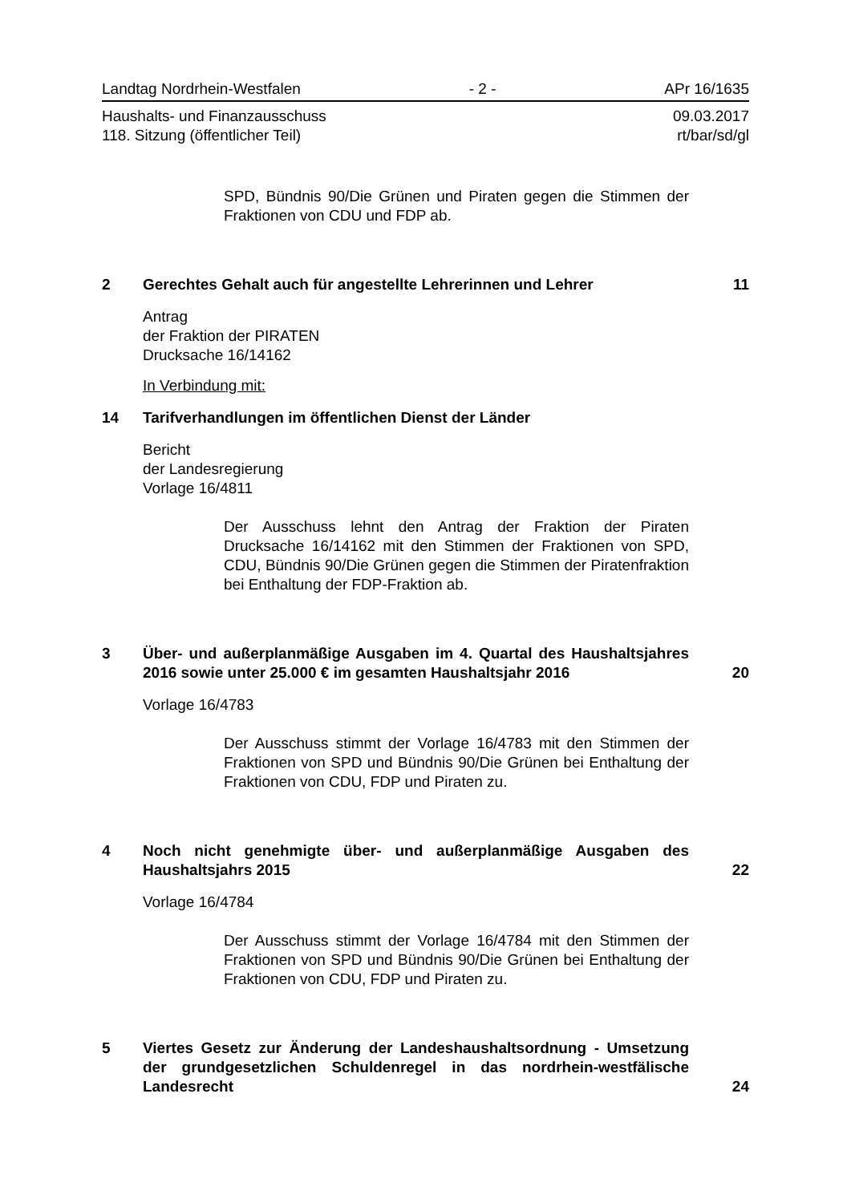Landtag Nordrhein-Westfalen - 2 - APr 16/1635
Haushalts- und Finanzausschuss
118. Sitzung (öffentlicher Teil) 09.03.2017
rt/bar/sd/gl
SPD, Bündnis 90/Die Grünen und Piraten gegen die Stimmen der Fraktionen von CDU und FDP ab.
2 Gerechtes Gehalt auch für angestellte Lehrerinnen und Lehrer 11
Antrag
der Fraktion der PIRATEN
Drucksache 16/14162
In Verbindung mit:
14 Tarifverhandlungen im öffentlichen Dienst der Länder
Bericht
der Landesregierung
Vorlage 16/4811
Der Ausschuss lehnt den Antrag der Fraktion der Piraten Drucksache 16/14162 mit den Stimmen der Fraktionen von SPD, CDU, Bündnis 90/Die Grünen gegen die Stimmen der Piratenfraktion bei Enthaltung der FDP-Fraktion ab.
3 Über- und außerplanmäßige Ausgaben im 4. Quartal des Haushaltsjahres 2016 sowie unter 25.000 € im gesamten Haushaltsjahr 2016 20
Vorlage 16/4783
Der Ausschuss stimmt der Vorlage 16/4783 mit den Stimmen der Fraktionen von SPD und Bündnis 90/Die Grünen bei Enthaltung der Fraktionen von CDU, FDP und Piraten zu.
4 Noch nicht genehmigte über- und außerplanmäßige Ausgaben des Haushaltsjahrs 2015 22
Vorlage 16/4784
Der Ausschuss stimmt der Vorlage 16/4784 mit den Stimmen der Fraktionen von SPD und Bündnis 90/Die Grünen bei Enthaltung der Fraktionen von CDU, FDP und Piraten zu.
5 Viertes Gesetz zur Änderung der Landeshaushaltsordnung - Umsetzung der grundgesetzlichen Schuldenregel in das nordrhein-westfälische Landesrecht 24